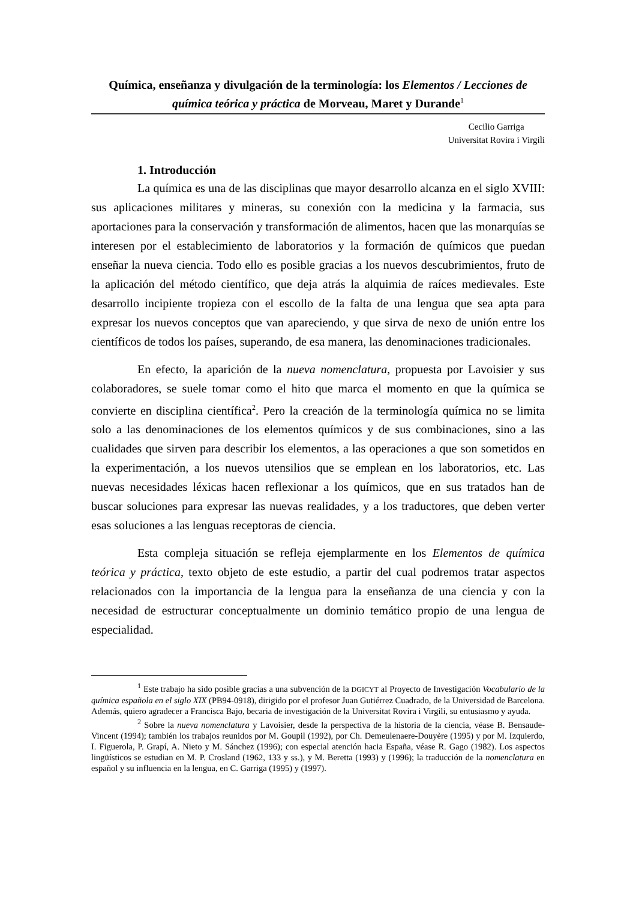Química, enseñanza y divulgación de la terminología: los Elementos / Lecciones de química teórica y práctica de Morveau, Maret y Durande<sup>1</sup>
Cecilio Garriga
Universitat Rovira i Virgili
1. Introducción
La química es una de las disciplinas que mayor desarrollo alcanza en el siglo XVIII: sus aplicaciones militares y mineras, su conexión con la medicina y la farmacia, sus aportaciones para la conservación y transformación de alimentos, hacen que las monarquías se interesen por el establecimiento de laboratorios y la formación de químicos que puedan enseñar la nueva ciencia. Todo ello es posible gracias a los nuevos descubrimientos, fruto de la aplicación del método científico, que deja atrás la alquimia de raíces medievales. Este desarrollo incipiente tropieza con el escollo de la falta de una lengua que sea apta para expresar los nuevos conceptos que van apareciendo, y que sirva de nexo de unión entre los científicos de todos los países, superando, de esa manera, las denominaciones tradicionales.
En efecto, la aparición de la nueva nomenclatura, propuesta por Lavoisier y sus colaboradores, se suele tomar como el hito que marca el momento en que la química se convierte en disciplina científica<sup>2</sup>. Pero la creación de la terminología química no se limita solo a las denominaciones de los elementos químicos y de sus combinaciones, sino a las cualidades que sirven para describir los elementos, a las operaciones a que son sometidos en la experimentación, a los nuevos utensilios que se emplean en los laboratorios, etc. Las nuevas necesidades léxicas hacen reflexionar a los químicos, que en sus tratados han de buscar soluciones para expresar las nuevas realidades, y a los traductores, que deben verter esas soluciones a las lenguas receptoras de ciencia.
Esta compleja situación se refleja ejemplarmente en los Elementos de química teórica y práctica, texto objeto de este estudio, a partir del cual podremos tratar aspectos relacionados con la importancia de la lengua para la enseñanza de una ciencia y con la necesidad de estructurar conceptualmente un dominio temático propio de una lengua de especialidad.
<sup>1</sup> Este trabajo ha sido posible gracias a una subvención de la DGICYT al Proyecto de Investigación Vocabulario de la química española en el siglo XIX (PB94-0918), dirigido por el profesor Juan Gutiérrez Cuadrado, de la Universidad de Barcelona. Además, quiero agradecer a Francisca Bajo, becaria de investigación de la Universitat Rovira i Virgili, su entusiasmo y ayuda.
<sup>2</sup> Sobre la nueva nomenclatura y Lavoisier, desde la perspectiva de la historia de la ciencia, véase B. Bensaude-Vincent (1994); también los trabajos reunidos por M. Goupil (1992), por Ch. Demeulenaere-Douyère (1995) y por M. Izquierdo, I. Figuerola, P. Grapí, A. Nieto y M. Sánchez (1996); con especial atención hacia España, véase R. Gago (1982). Los aspectos lingüísticos se estudian en M. P. Crosland (1962, 133 y ss.), y M. Beretta (1993) y (1996); la traducción de la nomenclatura en español y su influencia en la lengua, en C. Garriga (1995) y (1997).